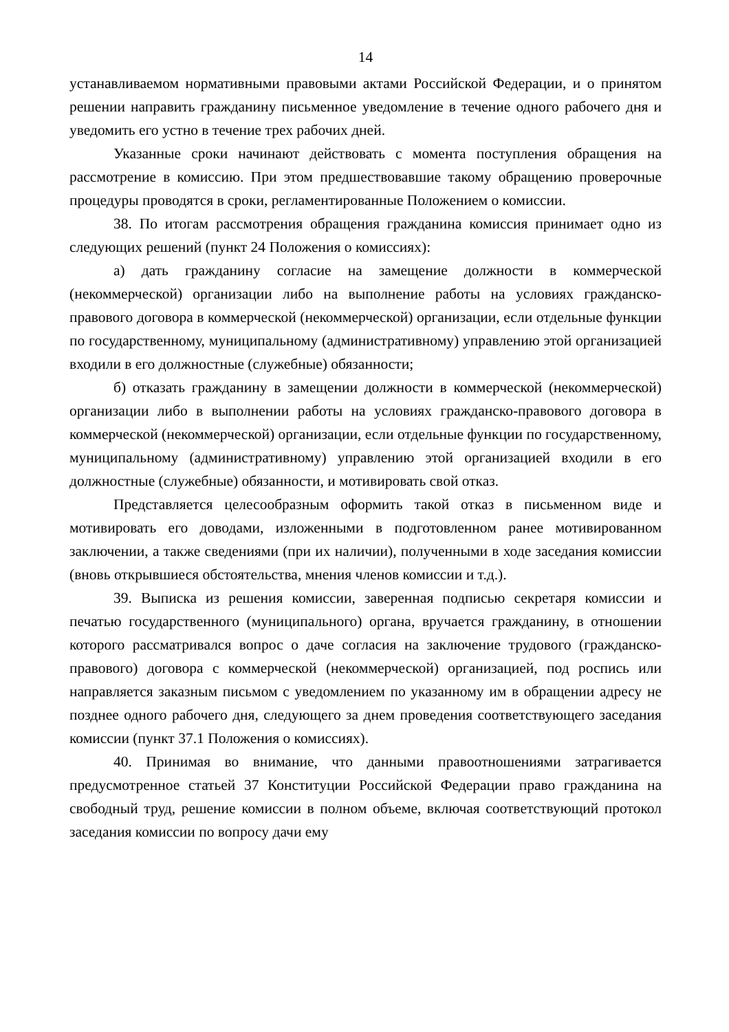14
устанавливаемом нормативными правовыми актами Российской Федерации, и о принятом решении направить гражданину письменное уведомление в течение одного рабочего дня и уведомить его устно в течение трех рабочих дней.
Указанные сроки начинают действовать с момента поступления обращения на рассмотрение в комиссию. При этом предшествовавшие такому обращению проверочные процедуры проводятся в сроки, регламентированные Положением о комиссии.
38. По итогам рассмотрения обращения гражданина комиссия принимает одно из следующих решений (пункт 24 Положения о комиссиях):
а) дать гражданину согласие на замещение должности в коммерческой (некоммерческой) организации либо на выполнение работы на условиях гражданско-правового договора в коммерческой (некоммерческой) организации, если отдельные функции по государственному, муниципальному (административному) управлению этой организацией входили в его должностные (служебные) обязанности;
б) отказать гражданину в замещении должности в коммерческой (некоммерческой) организации либо в выполнении работы на условиях гражданско-правового договора в коммерческой (некоммерческой) организации, если отдельные функции по государственному, муниципальному (административному) управлению этой организацией входили в его должностные (служебные) обязанности, и мотивировать свой отказ.
Представляется целесообразным оформить такой отказ в письменном виде и мотивировать его доводами, изложенными в подготовленном ранее мотивированном заключении, а также сведениями (при их наличии), полученными в ходе заседания комиссии (вновь открывшиеся обстоятельства, мнения членов комиссии и т.д.).
39. Выписка из решения комиссии, заверенная подписью секретаря комиссии и печатью государственного (муниципального) органа, вручается гражданину, в отношении которого рассматривался вопрос о даче согласия на заключение трудового (гражданско-правового) договора с коммерческой (некоммерческой) организацией, под роспись или направляется заказным письмом с уведомлением по указанному им в обращении адресу не позднее одного рабочего дня, следующего за днем проведения соответствующего заседания комиссии (пункт 37.1 Положения о комиссиях).
40. Принимая во внимание, что данными правоотношениями затрагивается предусмотренное статьей 37 Конституции Российской Федерации право гражданина на свободный труд, решение комиссии в полном объеме, включая соответствующий протокол заседания комиссии по вопросу дачи ему